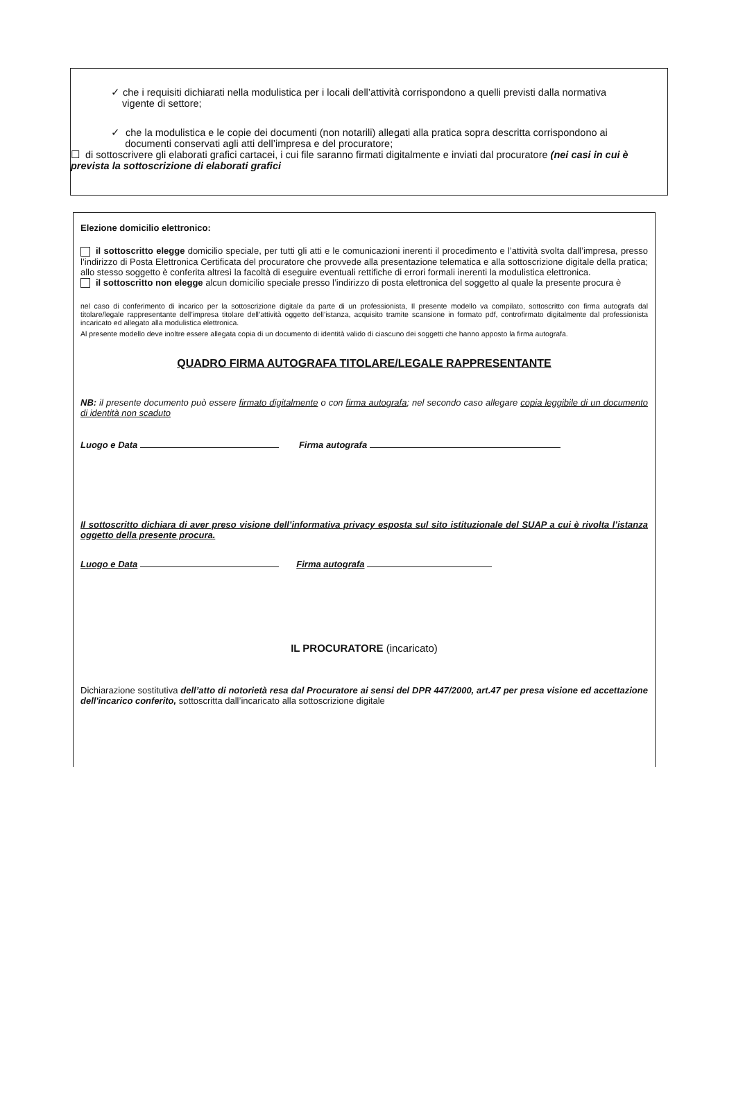✓ che i requisiti dichiarati nella modulistica per i locali dell’attività corrispondono a quelli previsti dalla normativa
vigente di settore;
✓ che la modulistica e le copie dei documenti (non notarili) allegati alla pratica sopra descritta corrispondono ai
documenti conservati agli atti dell’impresa e del procuratore;
☐ di sottoscrivere gli elaborati grafici cartacei, i cui file saranno firmati digitalmente e inviati dal procuratore (nei casi in cui è prevista la sottoscrizione di elaborati grafici
Elezione domicilio elettronico:
il sottoscritto elegge domicilio speciale, per tutti gli atti e le comunicazioni inerenti il procedimento e l’attività svolta dall’impresa, presso l’indirizzo di Posta Elettronica Certificata del procuratore che provvede alla presentazione telematica e alla sottoscrizione digitale della pratica; allo stesso soggetto è conferita altresì la facoltà di eseguire eventuali rettifiche di errori formali inerenti la modulistica elettronica.
il sottoscritto non elegge alcun domicilio speciale presso l’indirizzo di posta elettronica del soggetto al quale la presente procura è
nel caso di conferimento di incarico per la sottoscrizione digitale da parte di un professionista, Il presente modello va compilato, sottoscritto con firma autografa dal titolare/legale rappresentante dell’impresa titolare dell’attività oggetto dell’istanza, acquisito tramite scansione in formato pdf, controfirmato digitalmente dal professionista incaricato ed allegato alla modulistica elettronica.
Al presente modello deve inoltre essere allegata copia di un documento di identità valido di ciascuno dei soggetti che hanno apposto la firma autografa.
QUADRO FIRMA AUTOGRAFA TITOLARE/LEGALE RAPPRESENTANTE
NB: il presente documento può essere firmato digitalmente o con firma autografa; nel secondo caso allegare copia leggibile di un documento di identità non scaduto
Luogo e Data Firma autografa
Il sottoscritto dichiara di aver preso visione dell’informativa privacy esposta sul sito istituzionale del SUAP a cui è rivolta l’istanza oggetto della presente procura.
Luogo e Data Firma autografa
IL PROCURATORE (incaricato)
Dichiarazione sostitutiva dell’atto di notorietà resa dal Procuratore ai sensi del DPR 447/2000, art.47 per presa visione ed accettazione dell'incarico conferito, sottoscritta dall’incaricato alla sottoscrizione digitale